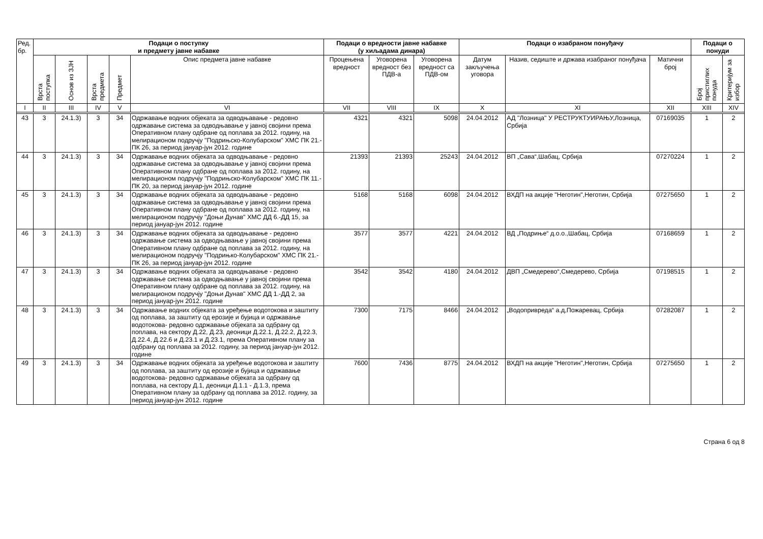| Ред. бр. | Подаци о поступку и предмету јавне набавке | | | | | Подаци о вредности јавне набавке (у хиљадама динара) | | | Подаци о изабраном понуђачу | | | Подаци о понуди | |
| --- | --- | --- | --- | --- | --- | --- | --- | --- | --- | --- | --- | --- | --- |
| | Врста поступка | Основ из ЗЈН | Врста предмета | Предмет | Опис предмета јавне набавке | Процењена вредност | Уговорена вредност без ПДВ-а | Уговорена вредност са ПДВ-ом | Датум закључења уговора | Назив, седиште и држава изабраног понуђача | Матични број | Број пристиглих понуда | Критеријум за избор |
| I | II | III | IV | V | VI | VII | VIII | IX | X | XI | XII | XIII | XIV |
| 43 | 3 | 24.1.3) | 3 | 34 | Одржавање водних објеката за одводњавање - редовно одржавање система за одводњавање у јавној својини према Оперативном плану одбране од поплава за 2012. годину, на мелирационом подручју "Подрињско-Колубарском" ХМС ПК 21.-ПК 26, за период јануар-јун 2012. године | 4321 | 4321 | 5098 | 24.04.2012 | АД "Лозница" У РЕСТРУКТУИРАЊУ,Лозница, Србија | 07169035 | 1 | 2 |
| 44 | 3 | 24.1.3) | 3 | 34 | Одржавање водних објеката за одводњавање - редовно одржавање система за одводњавање у јавној својини према Оперативном плану одбране од поплава за 2012. годину, на мелирационом подручју "Подрињско-Колубарском" ХМС ПК 11.-ПК 20, за период јануар-јун 2012. године | 21393 | 21393 | 25243 | 24.04.2012 | ВП „Сава“,Шабац, Србија | 07270224 | 1 | 2 |
| 45 | 3 | 24.1.3) | 3 | 34 | Одржавање водних објеката за одводњавање - редовно одржавање система за одводњавање у јавној својини према Оперативном плану одбране од поплава за 2012. годину, на мелирационом подручју "Доњи Дунав" ХМС ДД 6.-ДД 15, за период јануар-јун 2012. године | 5168 | 5168 | 6098 | 24.04.2012 | ВХДП на акције "Неготин",Неготин, Србија | 07275650 | 1 | 2 |
| 46 | 3 | 24.1.3) | 3 | 34 | Одржавање водних објеката за одводњавање - редовно одржавање система за одводњавање у јавној својини према Оперативном плану одбране од поплава за 2012. годину, на мелирационом подручју "Подрињко-Колубарском" ХМС ПК 21.-ПК 26, за период јануар-јун 2012. године | 3577 | 3577 | 4221 | 24.04.2012 | ВД „Подриње“ д.о.о.,Шабац, Србија | 07168659 | 1 | 2 |
| 47 | 3 | 24.1.3) | 3 | 34 | Одржавање водних објеката за одводњавање - редовно одржавање система за одводњавање у јавној својини према Оперативном плану одбране од поплава за 2012. годину, на мелирационом подручју "Доњи Дунав" ХМС ДД 1.-ДД 2, за период јануар-јун 2012. године | 3542 | 3542 | 4180 | 24.04.2012 | ДВП „Смедерево“,Смедерево, Србија | 07198515 | 1 | 2 |
| 48 | 3 | 24.1.3) | 3 | 34 | Одржавање водних објеката за уређење водотокова и заштиту од поплава, за заштиту од ерозије и бујица и одржавање водотокова- редовно одржавање објеката за одбрану од поплава, на сектору Д.22, Д.23, деоници Д.22.1, Д.22.2, Д.22.3, Д.22.4, Д.22.6 и Д.23.1 и Д.23.1, према Оперативном плану за одбрану од поплава за 2012. годину, за период јануар-јун 2012. године | 7300 | 7175 | 8466 | 24.04.2012 | „Водопривреда“ а.д,Пожаревац, Србија | 07282087 | 1 | 2 |
| 49 | 3 | 24.1.3) | 3 | 34 | Одржавање водних објеката за уређење водотокова и заштиту од поплава, за заштиту од ерозије и бујица и одржавање водотокова- редовно одржавање објеката за одбрану од поплава, на сектору Д.1, деоници Д.1.1 - Д.1.3, према Оперативном плану за одбрану од поплава за 2012. годину, за период јануар-јун 2012. године | 7600 | 7436 | 8775 | 24.04.2012 | ВХДП на акције "Неготин",Неготин, Србија | 07275650 | 1 | 2 |
Страна 6 од 8